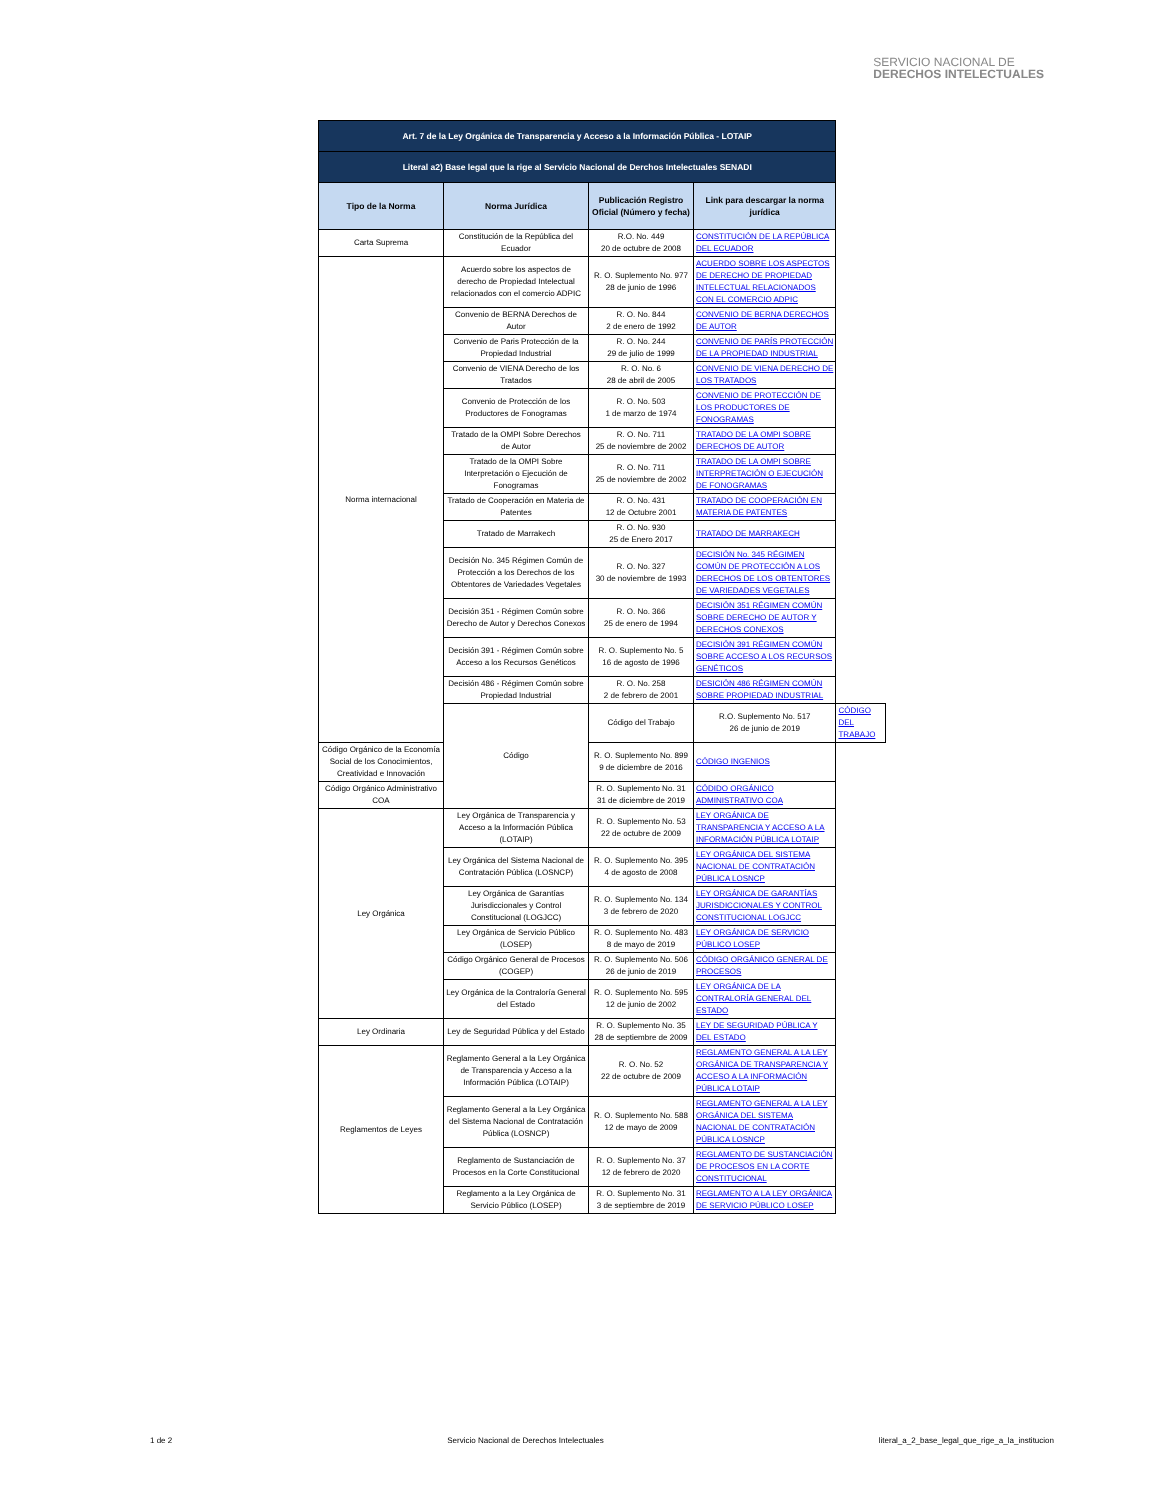SERVICIO NACIONAL DE
DERECHOS INTELECTUALES
| Art. 7 de la Ley Orgánica de Transparencia y Acceso a la Información Pública - LOTAIP | | | | |
| Literal a2) Base legal que la rige al Servicio Nacional de Derchos Intelectuales SENADI | | | | |
| Tipo de la Norma | Norma Jurídica | Publicación Registro Oficial (Número y fecha) | Link para descargar la norma jurídica | |
| Carta Suprema | Constitución de la República del Ecuador | R.O. No. 449 20 de octubre de 2008 | CONSTITUCIÓN DE LA REPÚBLICA DEL ECUADOR | |
| Norma internacional | Acuerdo sobre los aspectos de derecho de Propiedad Intelectual relacionados con el comercio ADPIC | R. O. Suplemento No. 977 28 de junio de 1996 | ACUERDO SOBRE LOS ASPECTOS DE DERECHO DE PROPIEDAD INTELECTUAL RELACIONADOS CON EL COMERCIO ADPIC | |
| | Convenio de BERNA Derechos de Autor | R. O. No. 844 2 de enero de 1992 | CONVENIO DE BERNA DERECHOS DE AUTOR | |
| | Convenio de Paris Protección de la Propiedad Industrial | R. O. No. 244 29 de julio de 1999 | CONVENIO DE PARÍS PROTECCIÓN DE LA PROPIEDAD INDUSTRIAL | |
| | Convenio de VIENA Derecho de los Tratados | R. O. No. 6 28 de abril de 2005 | CONVENIO DE VIENA DERECHO DE LOS TRATADOS | |
| | Convenio de Protección de los Productores de Fonogramas | R. O. No. 503 1 de marzo de 1974 | CONVENIO DE PROTECCIÓN DE LOS PRODUCTORES DE FONOGRAMAS | |
| | Tratado de la OMPI Sobre Derechos de Autor | R. O. No. 711 25 de noviembre de 2002 | TRATADO DE LA OMPI SOBRE DERECHOS DE AUTOR | |
| | Tratado de la OMPI Sobre Interpretación o Ejecución de Fonogramas | R. O. No. 711 25 de noviembre de 2002 | TRATADO DE LA OMPI SOBRE INTERPRETACIÓN O EJECUCIÓN DE FONOGRAMAS | |
| | Tratado de Cooperación en Materia de Patentes | R. O. No. 431 12 de Octubre 2001 | TRATADO DE COOPERACIÓN EN MATERIA DE PATENTES | |
| | Tratado de Marrakech | R. O. No. 930 25 de Enero 2017 | TRATADO DE MARRAKECH | |
| | Decisión No. 345 Régimen Común de Protección a los Derechos de los Obtentores de Variedades Vegetales | R. O. No. 327 30 de noviembre de 1993 | DECISIÓN No. 345 RÉGIMEN COMÚN DE PROTECCIÓN A LOS DERECHOS DE LOS OBTENTORES DE VARIEDADES VEGETALES | |
| | Decisión 351 - Régimen Común sobre Derecho de Autor y Derechos Conexos | R. O. No. 366 25 de enero de 1994 | DECISIÓN 351 RÉGIMEN COMÚN SOBRE DERECHO DE AUTOR Y DERECHOS CONEXOS | |
| | Decisión 391 - Régimen Común sobre Acceso a los Recursos Genéticos | R. O. Suplemento No. 5 16 de agosto de 1996 | DECISIÓN 391 RÉGIMEN COMÚN SOBRE ACCESO A LOS RECURSOS GENÉTICOS | |
| | Decisión 486 - Régimen Común sobre Propiedad Industrial | R. O. No. 258 2 de febrero de 2001 | DESICIÓN 486 RÉGIMEN COMÚN SOBRE PROPIEDAD INDUSTRIAL | |
| | Código | Código del Trabajo | R.O. Suplemento No. 517 26 de junio de 2019 | CÓDIGO DEL TRABAJO |
| Código Orgánico de la Economía Social de los Conocimientos, Creatividad e Innovación | | R. O. Suplemento No. 899 9 de diciembre de 2016 | CÓDIGO INGENIOS | |
| Código Orgánico Administrativo COA | | R. O. Suplemento No. 31 31 de diciembre de 2019 | CÓDIDO ORGÁNICO ADMINISTRATIVO COA | |
| Ley Orgánica | Ley Orgánica de Transparencia y Acceso a la Información Pública (LOTAIP) | R. O. Suplemento No. 53 22 de octubre de 2009 | LEY ORGÁNICA DE TRANSPARENCIA Y ACCESO A LA INFORMACIÓN PÚBLICA LOTAIP | |
| | Ley Orgánica del Sistema Nacional de Contratación Pública (LOSNCP) | R. O. Suplemento No. 395 4 de agosto de 2008 | LEY ORGÁNICA DEL SISTEMA NACIONAL DE CONTRATACIÓN PÚBLICA LOSNCP | |
| | Ley Orgánica de Garantías Jurisdiccionales y Control Constitucional (LOGJCC) | R. O. Suplemento No. 134 3 de febrero de 2020 | LEY ORGÁNICA DE GARANTÍAS JURISDICCIONALES Y CONTROL CONSTITUCIONAL LOGJCC | |
| | Ley Orgánica de Servicio Público (LOSEP) | R. O. Suplemento No. 483 8 de mayo de 2019 | LEY ORGÁNICA DE SERVICIO PÚBLICO LOSEP | |
| | Código Orgánico General de Procesos (COGEP) | R. O. Suplemento No. 506 26 de junio de 2019 | CÓDIGO ORGÁNICO GENERAL DE PROCESOS | |
| | Ley Orgánica de la Contraloría General del Estado | R. O. Suplemento No. 595 12 de junio de 2002 | LEY ORGÁNICA DE LA CONTRALORÍA GENERAL DEL ESTADO | |
| Ley Ordinaria | Ley de Seguridad Pública y del Estado | R. O. Suplemento No. 35 28 de septiembre de 2009 | LEY DE SEGURIDAD PÚBLICA Y DEL ESTADO | |
| Reglamentos de Leyes | Reglamento General a la Ley Orgánica de Transparencia y Acceso a la Información Pública (LOTAIP) | R. O. No. 52 22 de octubre de 2009 | REGLAMENTO GENERAL A LA LEY ORGÁNICA DE TRANSPARENCIA Y ACCESO A LA INFORMACIÓN PÚBLICA LOTAIP | |
| | Reglamento General a la Ley Orgánica del Sistema Nacional de Contratación Pública (LOSNCP) | R. O. Suplemento No. 588 12 de mayo de 2009 | REGLAMENTO GENERAL A LA LEY ORGÁNICA DEL SISTEMA NACIONAL DE CONTRATACIÓN PÚBLICA LOSNCP | |
| | Reglamento de Sustanciación de Procesos en la Corte Constitucional | R. O. Suplemento No. 37 12 de febrero de 2020 | REGLAMENTO DE SUSTANCIACIÓN DE PROCESOS EN LA CORTE CONSTITUCIONAL | |
| | Reglamento a la Ley Orgánica de Servicio Público (LOSEP) | R. O. Suplemento No. 31 3 de septiembre de 2019 | REGLAMENTO A LA LEY ORGÁNICA DE SERVICIO PÚBLICO LOSEP | |
1 de 2 Servicio Nacional de Derechos Intelectuales literal_a_2_base_legal_que_rige_a_la_institucion